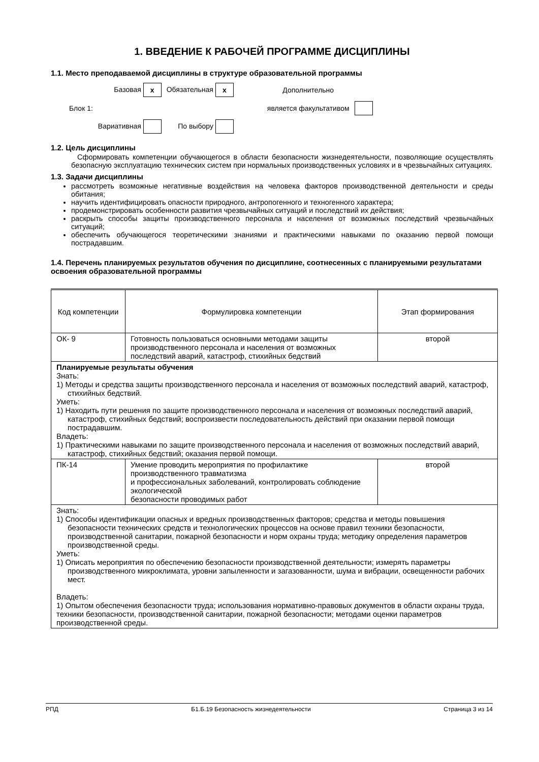1. ВВЕДЕНИЕ К РАБОЧЕЙ ПРОГРАММЕ ДИСЦИПЛИНЫ
1.1. Место преподаваемой дисциплины в структуре образовательной программы
| | Базовая x | Обязательная x | Дополнительно | |
| Блок 1: | | | является факультативом | |
| | Вариативная | По выбору | | |
1.2. Цель дисциплины
Сформировать компетенции обучающегося в области безопасности жизнедеятельности, позволяющие осуществлять безопасную эксплуатацию технических систем при нормальных производственных условиях и в чрезвычайных ситуациях.
1.3. Задачи дисциплины
рассмотреть возможные негативные воздействия на человека факторов производственной деятельности и среды обитания;
научить идентифицировать опасности природного, антропогенного и техногенного характера;
продемонстрировать особенности развития чрезвычайных ситуаций и последствий их действия;
раскрыть способы защиты производственного персонала и населения от возможных последствий чрезвычайных ситуаций;
обеспечить обучающегося теоретическими знаниями и практическими навыками по оказанию первой помощи пострадавшим.
1.4. Перечень планируемых результатов обучения по дисциплине, соотнесенных с планируемыми результатами освоения образовательной программы
| Код компетенции | Формулировка компетенции | Этап формирования |
| --- | --- | --- |
| ОК- 9 | Готовность пользоваться основными методами защиты производственного персонала и населения от возможных последствий аварий, катастроф, стихийных бедствий | второй |
| Планируемые результаты обучения Знать: 1) Методы и средства защиты производственного персонала и населения от возможных последствий аварий, катастроф, стихийных бедствий. Уметь: 1) Находить пути решения по защите производственного персонала и населения от возможных последствий аварий, катастроф, стихийных бедствий; воспроизвести последовательность действий при оказании первой помощи пострадавшим. Владеть: 1) Практическими навыками по защите производственного персонала и населения от возможных последствий аварий, катастроф, стихийных бедствий; оказания первой помощи. | | |
| ПК-14 | Умение проводить мероприятия по профилактике производственного травматизма и профессиональных заболеваний, контролировать соблюдение экологической безопасности проводимых работ | второй |
| Знать: 1) Способы идентификации опасных и вредных производственных факторов; средства и методы повышения безопасности технических средств и технологических процессов на основе правил техники безопасности, производственной санитарии, пожарной безопасности и норм охраны труда; методику определения параметров производственной среды. Уметь: 1) Описать мероприятия по обеспечению безопасности производственной деятельности; измерять параметры производственного микроклимата, уровни запыленности и загазованности, шума и вибрации, освещенности рабочих мест. Владеть: 1) Опытом обеспечения безопасности труда; использования нормативно-правовых документов в области охраны труда, техники безопасности, производственной санитарии, пожарной безопасности; методами оценки параметров производственной среды. | | |
РПД Б1.Б.19 Безопасность жизнедеятельности Страница 3 из 14